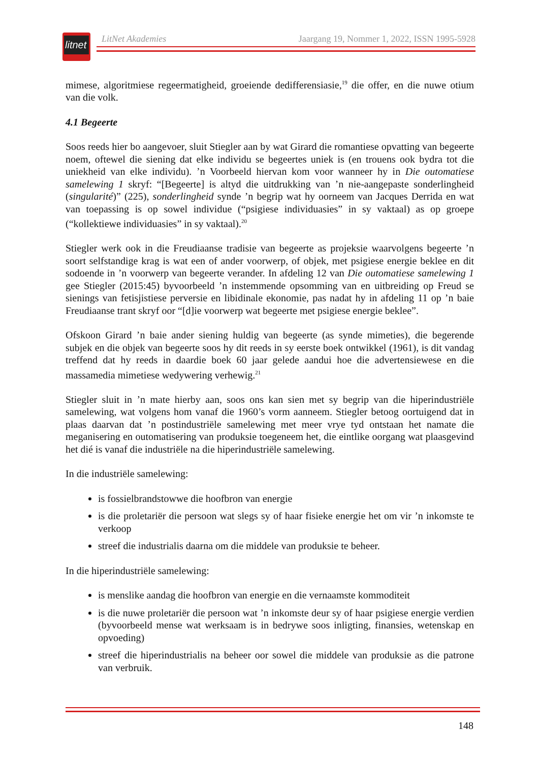litnet
LitNet Akademies Jaargang 19, Nommer 1, 2022, ISSN 1995-5928
mimese, algoritmiese regeermatigheid, groeiende dedifferensiasie,<sup>19</sup> die offer, en die nuwe otium van die volk.
4.1 Begeerte
Soos reeds hier bo aangevoer, sluit Stiegler aan by wat Girard die romantiese opvatting van begeerte noem, oftewel die siening dat elke individu se begeertes uniek is (en trouens ook bydra tot die uniekheid van elke individu). ’n Voorbeeld hiervan kom voor wanneer hy in Die outomatiese samelewing 1 skryf: “[Begeerte] is altyd die uitdrukking van ’n nie-aangepaste sonderlingheid (singularité)” (225), sonderlingheid synde ’n begrip wat hy oorneem van Jacques Derrida en wat van toepassing is op sowel individue (“psigiese individuasies” in sy vaktaal) as op groepe (“kollektiewe individuasies” in sy vaktaal).<sup>20</sup>
Stiegler werk ook in die Freudiaanse tradisie van begeerte as projeksie waarvolgens begeerte ’n soort selfstandige krag is wat een of ander voorwerp, of objek, met psigiese energie beklee en dit sodoende in ’n voorwerp van begeerte verander. In afdeling 12 van Die outomatiese samelewing 1 gee Stiegler (2015:45) byvoorbeeld ’n instemmende opsomming van en uitbreiding op Freud se sienings van fetisjistiese perversie en libidinale ekonomie, pas nadat hy in afdeling 11 op ’n baie Freudiaanse trant skryf oor “[d]ie voorwerp wat begeerte met psigiese energie beklee”.
Ofskoon Girard ’n baie ander siening huldig van begeerte (as synde mimeties), die begerende subjek en die objek van begeerte soos hy dit reeds in sy eerste boek ontwikkel (1961), is dit vandag treffend dat hy reeds in daardie boek 60 jaar gelede aandui hoe die advertensiewese en die massamedia mimetiese wedywering verhewig.<sup>21</sup>
Stiegler sluit in ’n mate hierby aan, soos ons kan sien met sy begrip van die hiperindustriële samelewing, wat volgens hom vanaf die 1960’s vorm aanneem. Stiegler betoog oortuigend dat in plaas daarvan dat ’n postindustriële samelewing met meer vrye tyd ontstaan het namate die meganisering en outomatisering van produksie toegeneem het, die eintlike oorgang wat plaasgevind het dié is vanaf die industriële na die hiperindustriële samelewing.
In die industriële samelewing:
is fossielbrandstowwe die hoofbron van energie
is die proletariër die persoon wat slegs sy of haar fisieke energie het om vir ’n inkomste te verkoop
streef die industrialis daarna om die middele van produksie te beheer.
In die hiperindustriële samelewing:
is menslike aandag die hoofbron van energie en die vernaamste kommoditeit
is die nuwe proletariër die persoon wat ’n inkomste deur sy of haar psigiese energie verdien (byvoorbeeld mense wat werksaam is in bedrywe soos inligting, finansies, wetenskap en opvoeding)
streef die hiperindustrialis na beheer oor sowel die middele van produksie as die patrone van verbruik.
148